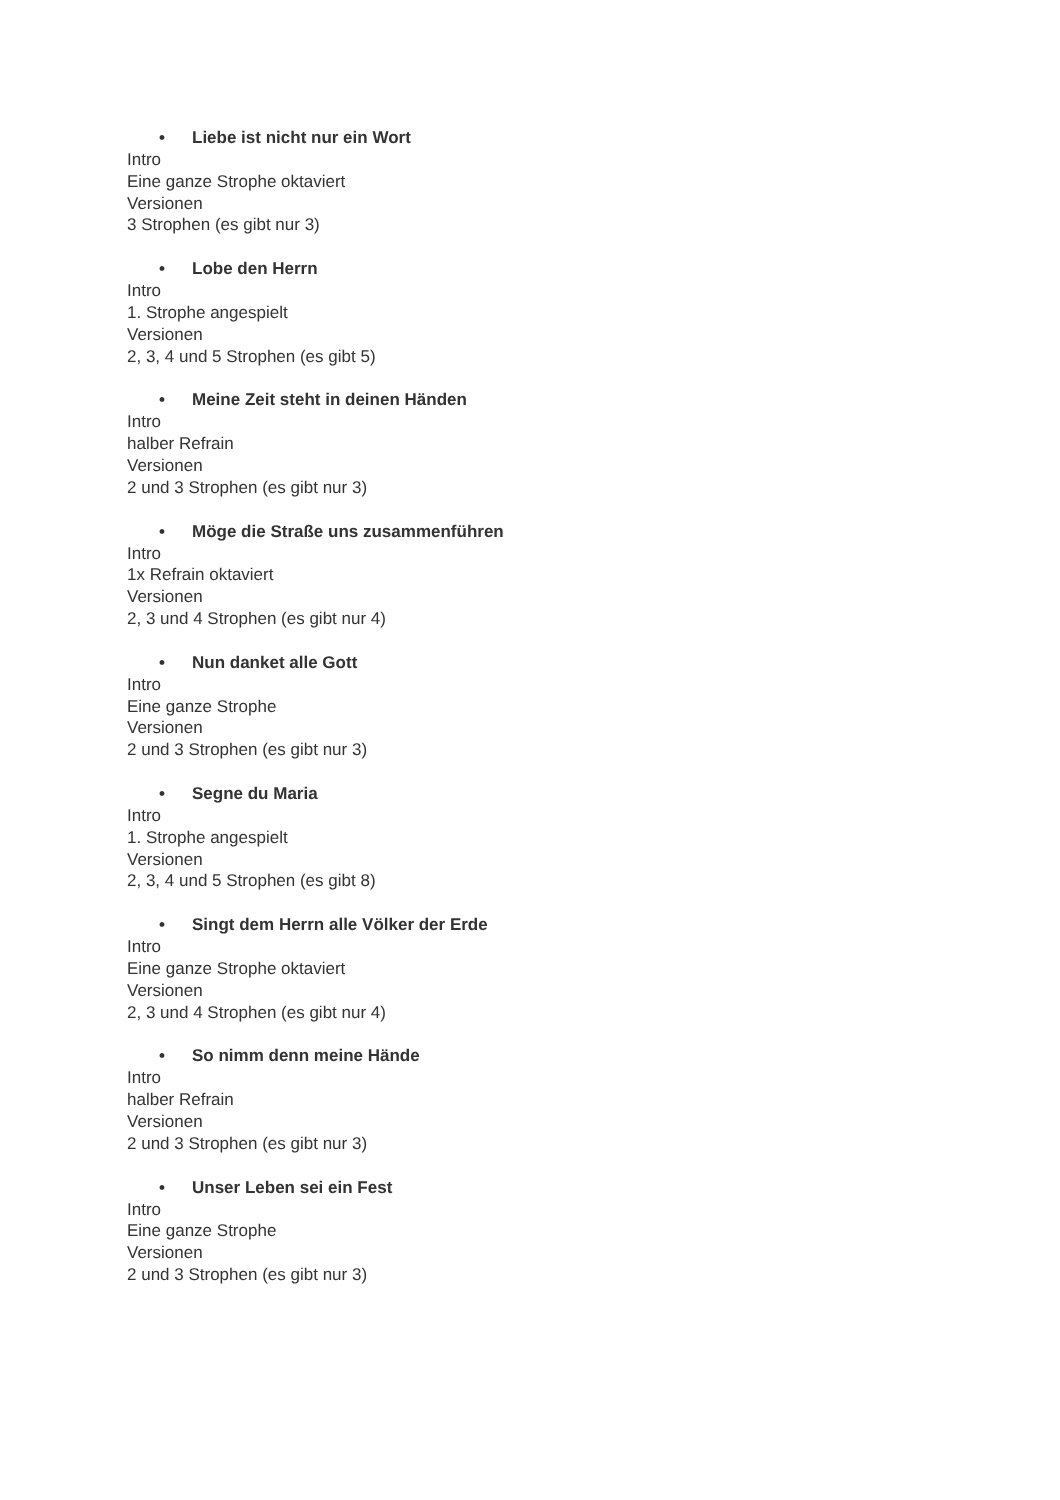• Liebe ist nicht nur ein Wort
Intro
Eine ganze Strophe oktaviert
Versionen
3 Strophen (es gibt nur 3)
• Lobe den Herrn
Intro
1. Strophe angespielt
Versionen
2, 3, 4 und 5 Strophen (es gibt 5)
• Meine Zeit steht in deinen Händen
Intro
halber Refrain
Versionen
2 und 3 Strophen (es gibt nur 3)
• Möge die Straße uns zusammenführen
Intro
1x Refrain oktaviert
Versionen
2, 3 und 4 Strophen (es gibt nur 4)
• Nun danket alle Gott
Intro
Eine ganze Strophe
Versionen
2 und 3 Strophen (es gibt nur 3)
• Segne du Maria
Intro
1. Strophe angespielt
Versionen
2, 3, 4 und 5 Strophen (es gibt 8)
• Singt dem Herrn alle Völker der Erde
Intro
Eine ganze Strophe oktaviert
Versionen
2, 3 und 4 Strophen (es gibt nur 4)
• So nimm denn meine Hände
Intro
halber Refrain
Versionen
2 und 3 Strophen (es gibt nur 3)
• Unser Leben sei ein Fest
Intro
Eine ganze Strophe
Versionen
2 und 3 Strophen (es gibt nur 3)